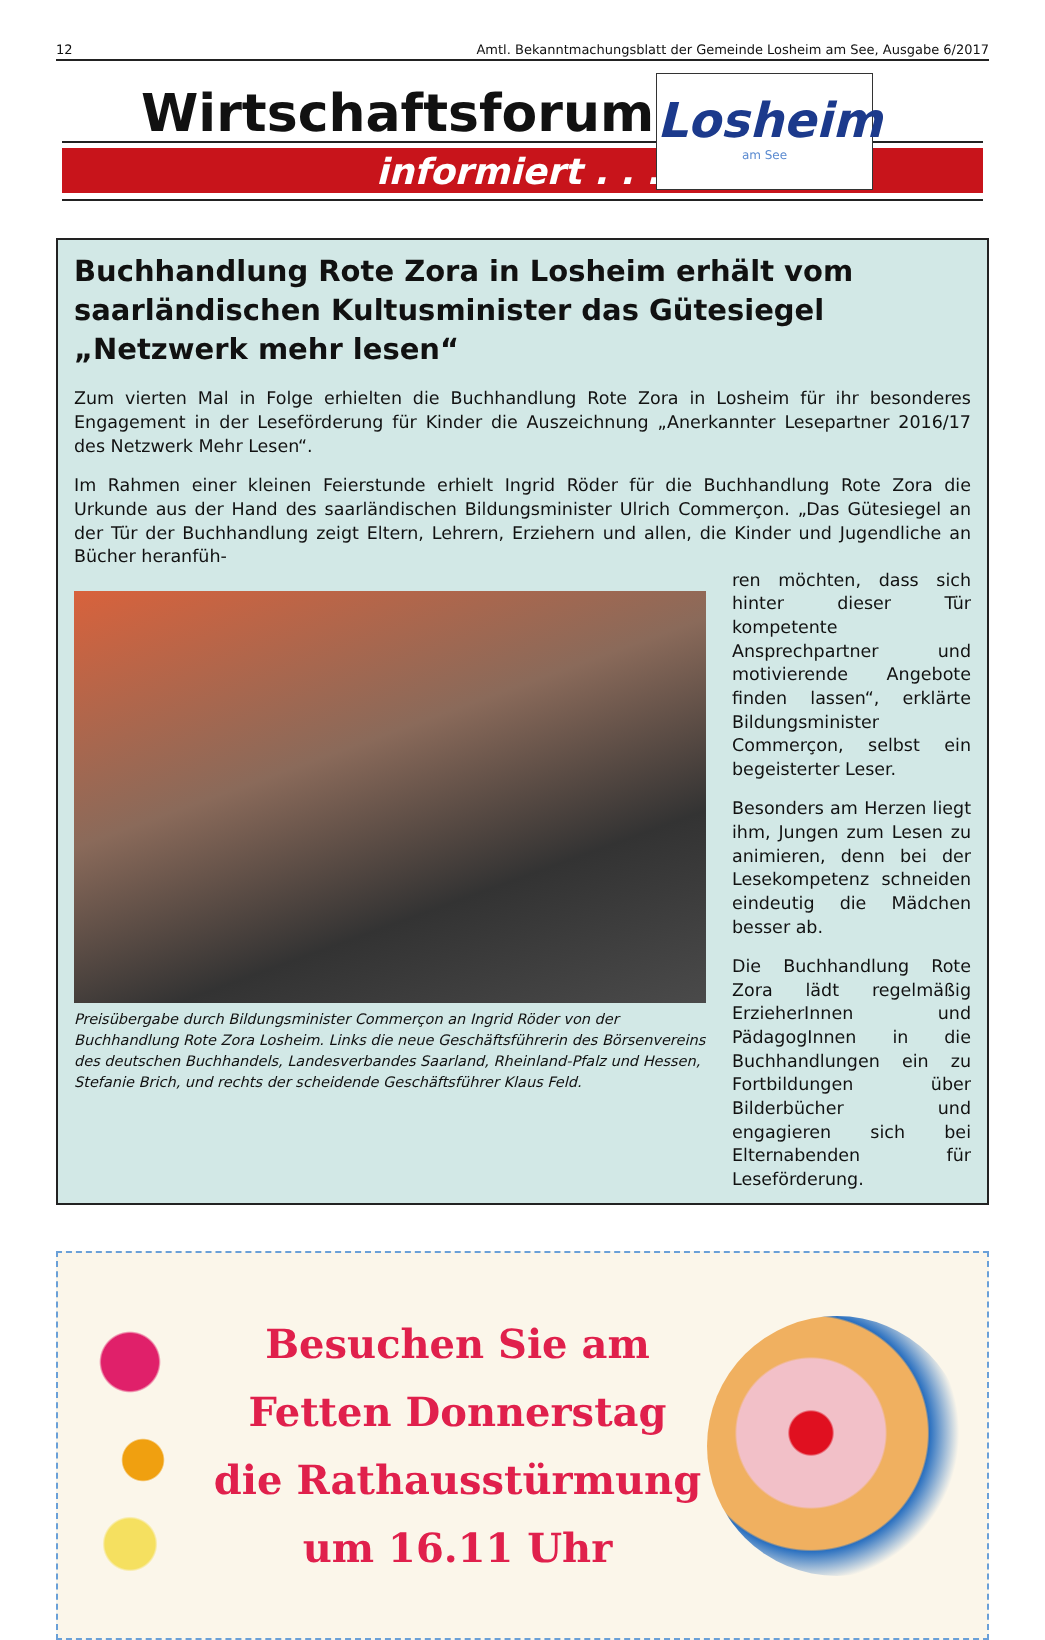12 Amtl. Bekanntmachungsblatt der Gemeinde Losheim am See, Ausgabe 6/2017
Wirtschaftsforum
informiert . . .
Losheim
am See
Buchhandlung Rote Zora in Losheim erhält vom saarländischen Kultusminister das Gütesiegel „Netzwerk mehr lesen“
Zum vierten Mal in Folge erhielten die Buchhandlung Rote Zora in Losheim für ihr besonderes Engagement in der Leseförderung für Kinder die Auszeichnung „Anerkannter Lesepartner 2016/17 des Netzwerk Mehr Lesen“.
Im Rahmen einer kleinen Feierstunde erhielt Ingrid Röder für die Buchhandlung Rote Zora die Urkunde aus der Hand des saarländischen Bildungsminister Ulrich Commerçon. „Das Gütesiegel an der Tür der Buchhandlung zeigt Eltern, Lehrern, Erziehern und allen, die Kinder und Jugendliche an Bücher heranfüh-
Preisübergabe durch Bildungsminister Commerçon an Ingrid Röder von der Buchhandlung Rote Zora Losheim. Links die neue Geschäftsführerin des Börsenvereins des deutschen Buchhandels, Landesverbandes Saarland, Rheinland-Pfalz und Hessen, Stefanie Brich, und rechts der scheidende Geschäftsführer Klaus Feld.
ren möchten, dass sich hinter dieser Tür kompetente Ansprechpartner und motivierende Angebote finden lassen“, erklärte Bildungsminister Commerçon, selbst ein begeisterter Leser.
Besonders am Herzen liegt ihm, Jungen zum Lesen zu animieren, denn bei der Lesekompetenz schneiden eindeutig die Mädchen besser ab.
Die Buchhandlung Rote Zora lädt regelmäßig ErzieherInnen und PädagogInnen in die Buchhandlungen ein zu Fortbildungen über Bilderbücher und engagieren sich bei Elternabenden für Leseförderung.
Besuchen Sie am
Fetten Donnerstag
die Rathausstürmung
um 16.11 Uhr